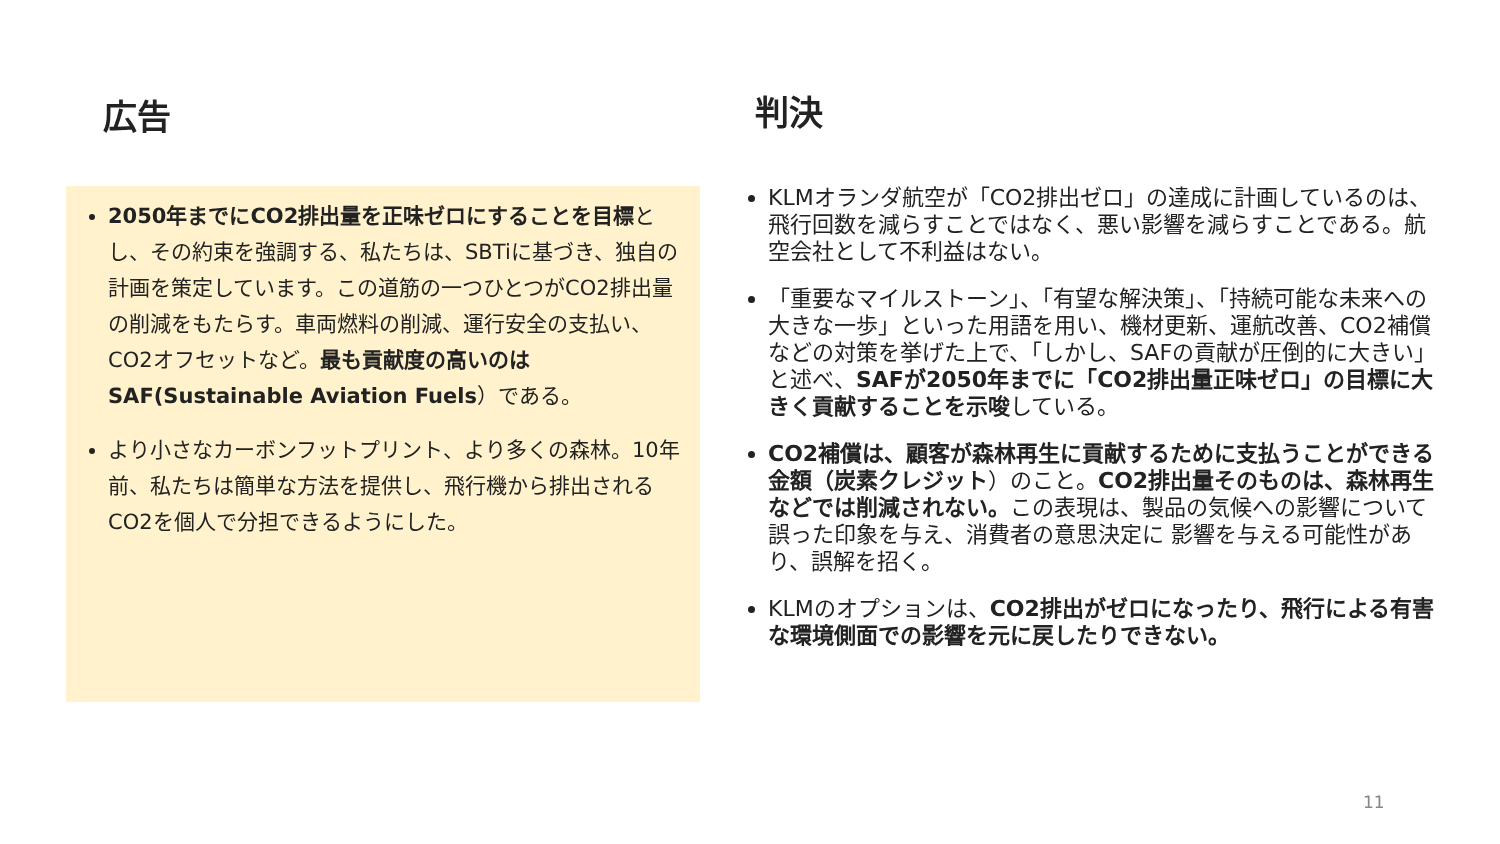広告
2050年までにCO2排出量を正味ゼロにすることを目標とし、その約束を強調する、私たちは、SBTiに基づき、独自の計画を策定しています。この道筋の一つひとつがCO2排出量の削減をもたらす。車両燃料の削減、運行安全の支払い、CO2オフセットなど。最も貢献度の高いのはSAF(Sustainable Aviation Fuels）である。
より小さなカーボンフットプリント、より多くの森林。10年前、私たちは簡単な方法を提供し、飛行機から排出されるCO2を個人で分担できるようにした。
判決
KLMオランダ航空が「CO2排出ゼロ」の達成に計画しているのは、飛行回数を減らすことではなく、悪い影響を減らすことである。航空会社として不利益はない。
「重要なマイルストーン」、「有望な解決策」、「持続可能な未来への大きな一歩」といった用語を用い、機材更新、運航改善、CO2補償などの対策を挙げた上で、「しかし、SAFの貢献が圧倒的に大きい」と述べ、SAFが2050年までに「CO2排出量正味ゼロ」の目標に大きく貢献することを示唆している。
CO2補償は、顧客が森林再生に貢献するために支払うことができる金額（炭素クレジット）のこと。CO2排出量そのものは、森林再生などでは削減されない。この表現は、製品の気候への影響について誤った印象を与え、消費者の意思決定に 影響を与える可能性があり、誤解を招く。
KLMのオプションは、CO2排出がゼロになったり、飛行による有害な環境側面での影響を元に戻したりできない。
11